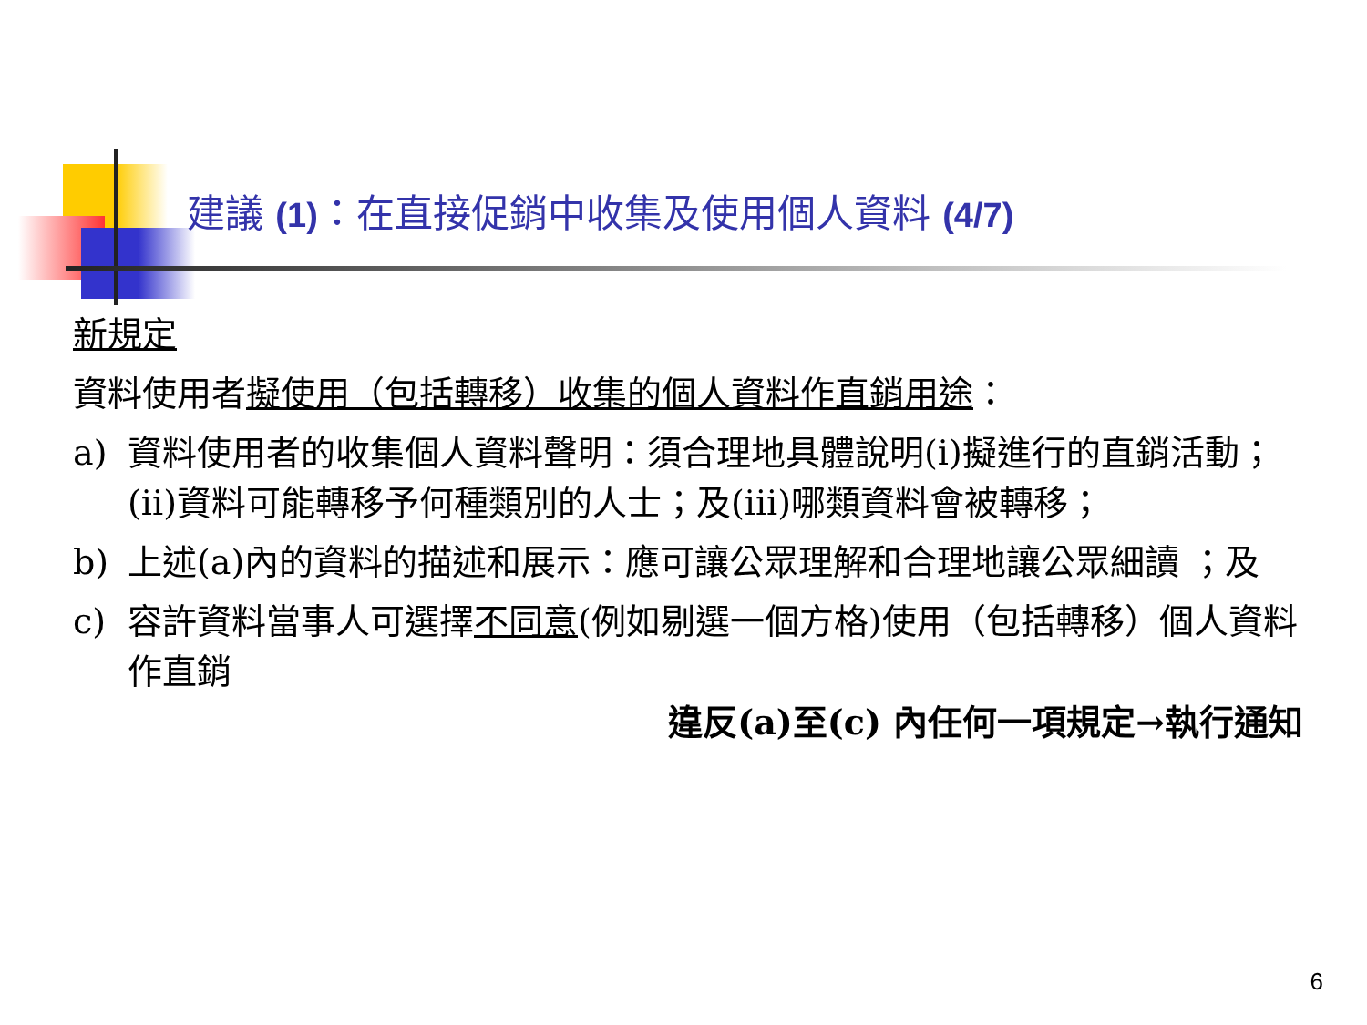建議 (1)：在直接促銷中收集及使用個人資料 (4/7)
新規定
資料使用者擬使用（包括轉移）收集的個人資料作直銷用途：
a) 資料使用者的收集個人資料聲明：須合理地具體說明(i)擬進行的直銷活動；(ii)資料可能轉移予何種類別的人士；及(iii)哪類資料會被轉移；
b) 上述(a)內的資料的描述和展示：應可讓公眾理解和合理地讓公眾細讀 ；及
c) 容許資料當事人可選擇不同意(例如剔選一個方格)使用（包括轉移）個人資料作直銷
違反(a)至(c) 內任何一項規定→執行通知
6